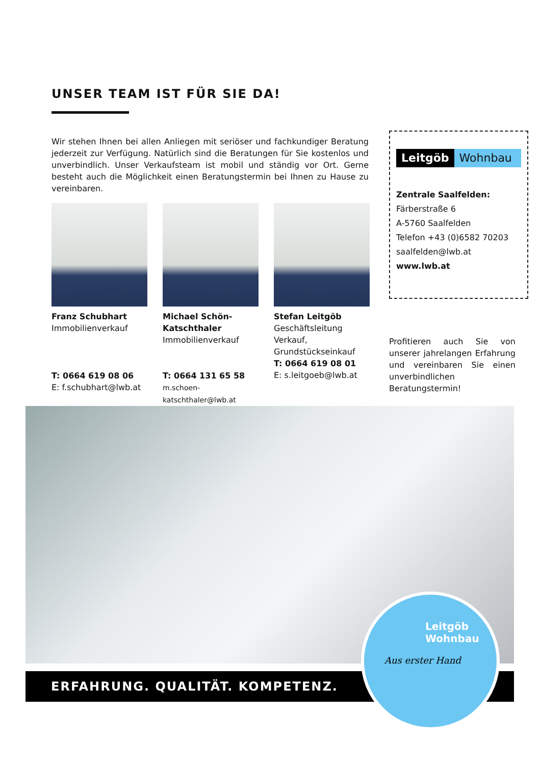UNSER TEAM IST FÜR SIE DA!
Wir stehen Ihnen bei allen Anliegen mit seriöser und fachkundiger Beratung jederzeit zur Verfügung. Natürlich sind die Beratungen für Sie kostenlos und unverbindlich. Unser Verkaufsteam ist mobil und ständig vor Ort. Gerne besteht auch die Möglichkeit einen Beratungstermin bei Ihnen zu Hause zu vereinbaren.
Franz Schubhart
Immobilienverkauf
T: 0664 619 08 06
E: f.schubhart@lwb.at
Michael Schön-Katschthaler
Immobilienverkauf
T: 0664 131 65 58
m.schoen-katschthaler@lwb.at
Stefan Leitgöb
Geschäftsleitung
Verkauf,
Grundstückseinkauf
T: 0664 619 08 01
E: s.leitgoeb@lwb.at
Leitgöb Wohnbau
Zentrale Saalfelden:
Färberstraße 6
A-5760 Saalfelden
Telefon +43 (0)6582 70203
saalfelden@lwb.at
www.lwb.at
Profitieren auch Sie von unserer jahrelangen Erfahrung und vereinbaren Sie einen unverbindlichen Beratungstermin!
ERFAHRUNG. QUALITÄT. KOMPETENZ.
Leitgöb
Wohnbau
Aus erster Hand